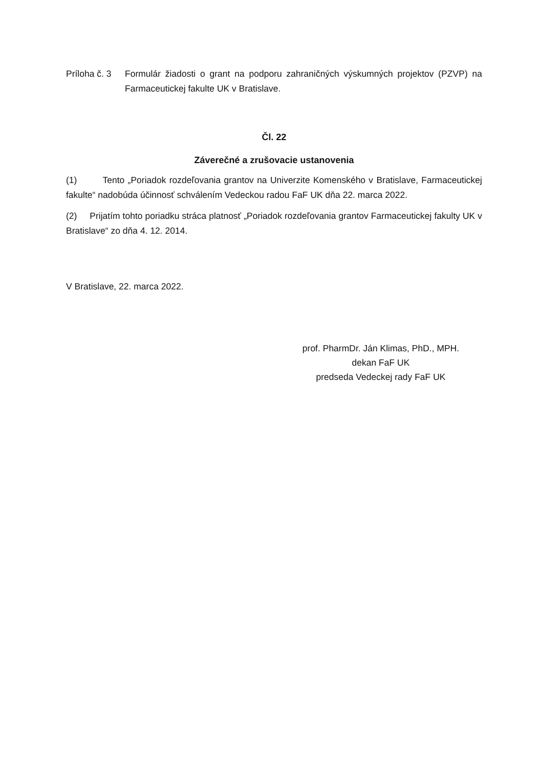Príloha č. 3
Formulár žiadosti o grant na podporu zahraničných výskumných projektov (PZVP) na Farmaceutickej fakulte UK v Bratislave.
Čl. 22
Záverečné a zrušovacie ustanovenia
(1) Tento „Poriadok rozdeľovania grantov na Univerzite Komenského v Bratislave, Farmaceutickej fakulte“ nadobúda účinnosť schválením Vedeckou radou FaF UK dňa 22. marca 2022.
(2) Prijatím tohto poriadku stráca platnosť „Poriadok rozdeľovania grantov Farmaceutickej fakulty UK v Bratislave“ zo dňa 4. 12. 2014.
V Bratislave, 22. marca 2022.
prof. PharmDr. Ján Klimas, PhD., MPH.
dekan FaF UK
predseda Vedeckej rady FaF UK